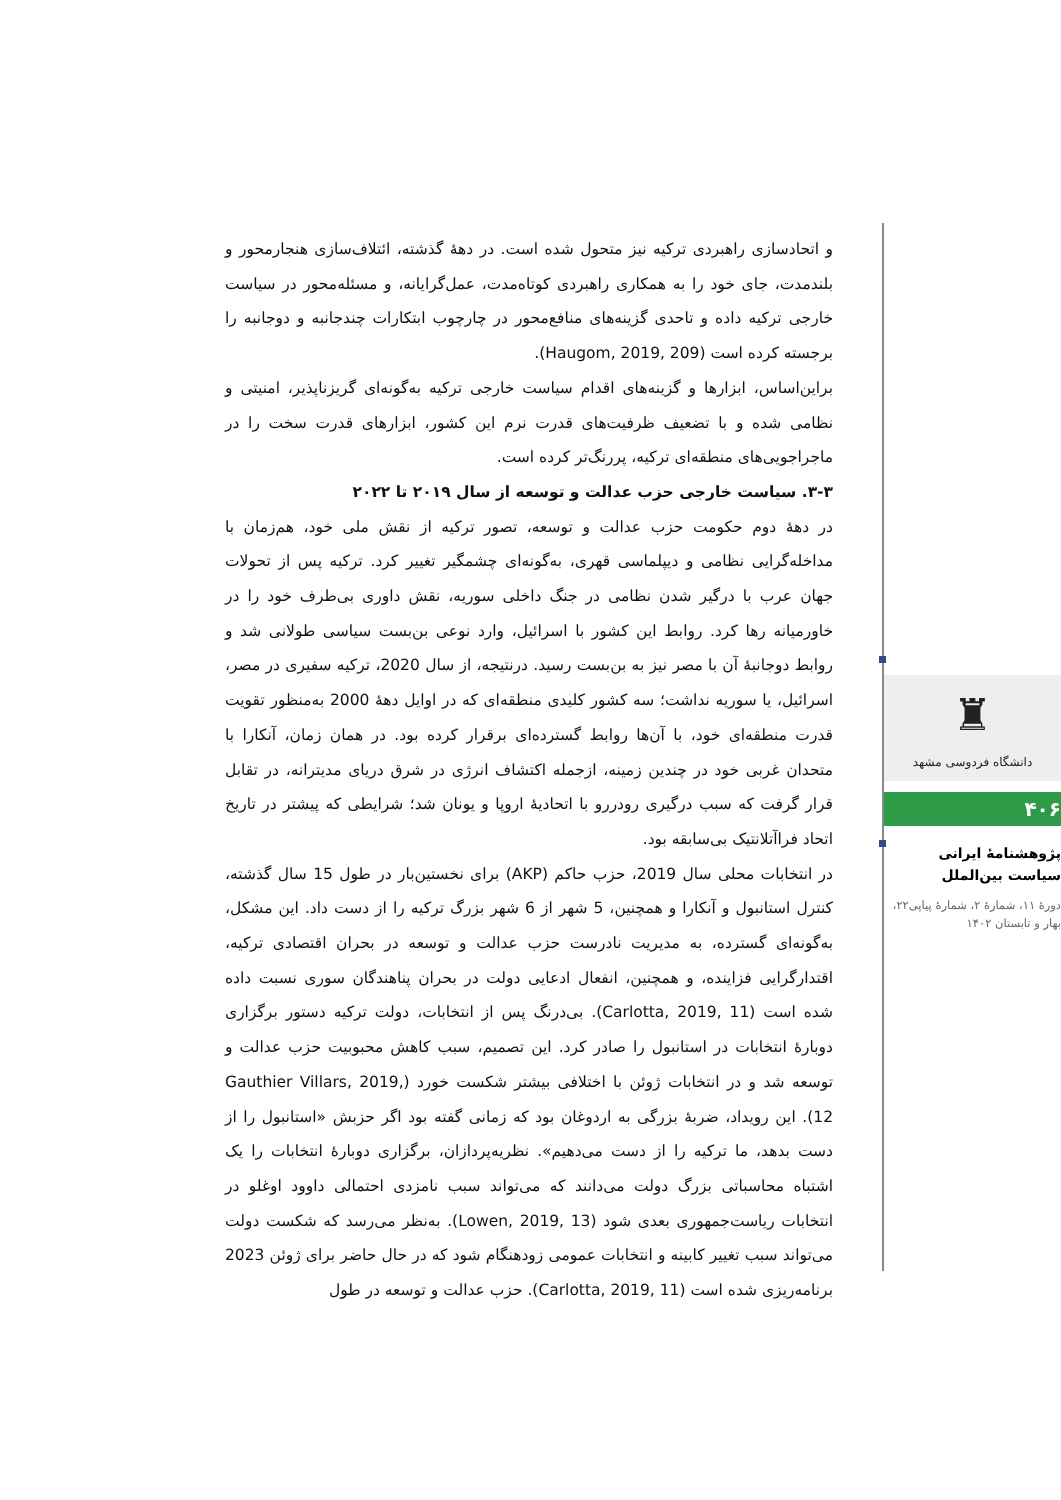و اتحادسازی راهبردی ترکیه نیز متحول شده است. در دههٔ گذشته، ائتلاف‌سازی هنجارمحور و بلندمدت، جای خود را به همکاری راهبردی کوتاه‌مدت، عمل‌گرایانه، و مسئله‌محور در سیاست خارجی ترکیه داده و تاحدی گزینه‌های منافع‌محور در چارچوب ابتکارات چندجانبه و دوجانبه را برجسته کرده است (Haugom, 2019, 209).
براین‌اساس، ابزارها و گزینه‌های اقدام سیاست خارجی ترکیه به‌گونه‌ای گریزناپذیر، امنیتی و نظامی شده و با تضعیف ظرفیت‌های قدرت نرم این کشور، ابزارهای قدرت سخت را در ماجراجویی‌های منطقه‌ای ترکیه، پررنگ‌تر کرده است.
۳-۳. سیاست خارجی حزب عدالت و توسعه از سال ۲۰۱۹ تا ۲۰۲۲
در دههٔ دوم حکومت حزب عدالت و توسعه، تصور ترکیه از نقش ملی خود، هم‌زمان با مداخله‌گرایی نظامی و دیپلماسی قهری، به‌گونه‌ای چشمگیر تغییر کرد. ترکیه پس از تحولات جهان عرب با درگیر شدن نظامی در جنگ داخلی سوریه، نقش داوری بی‌طرف خود را در خاورمیانه رها کرد. روابط این کشور با اسرائیل، وارد نوعی بن‌بست سیاسی طولانی شد و روابط دوجانبهٔ آن با مصر نیز به بن‌بست رسید. درنتیجه، از سال 2020، ترکیه سفیری در مصر، اسرائیل، یا سوریه نداشت؛ سه کشور کلیدی منطقه‌ای که در اوایل دههٔ 2000 به‌منظور تقویت قدرت منطقه‌ای خود، با آن‌ها روابط گسترده‌ای برقرار کرده بود. در همان زمان، آنکارا با متحدان غربی خود در چندین زمینه، ازجمله اکتشاف انرژی در شرق دریای مدیترانه، در تقابل قرار گرفت که سبب درگیری رودررو با اتحادیهٔ اروپا و یونان شد؛ شرایطی که پیشتر در تاریخ اتحاد فراآتلانتیک بی‌سابقه بود.
در انتخابات محلی سال 2019، حزب حاکم (AKP) برای نخستین‌بار در طول 15 سال گذشته، کنترل استانبول و آنکارا و همچنین، 5 شهر از 6 شهر بزرگ ترکیه را از دست داد. این مشکل، به‌گونه‌ای گسترده، به مدیریت نادرست حزب عدالت و توسعه در بحران اقتصادی ترکیه، اقتدارگرایی فزاینده، و همچنین، انفعال ادعایی دولت در بحران پناهندگان سوری نسبت داده شده است (Carlotta, 2019, 11). بی‌درنگ پس از انتخابات، دولت ترکیه دستور برگزاری دوبارهٔ انتخابات در استانبول را صادر کرد. این تصمیم، سبب کاهش محبوبیت حزب عدالت و توسعه شد و در انتخابات ژوئن با اختلافی بیشتر شکست خورد (Gauthier Villars, 2019, 12). این رویداد، ضربهٔ بزرگی به اردوغان بود که زمانی گفته بود اگر حزبش «استانبول را از دست بدهد، ما ترکیه را از دست می‌دهیم». نظریه‌پردازان، برگزاری دوبارهٔ انتخابات را یک اشتباه محاسباتی بزرگ دولت می‌دانند که می‌تواند سبب نامزدی احتمالی داوود اوغلو در انتخابات ریاست‌جمهوری بعدی شود (Lowen, 2019, 13). به‌نظر می‌رسد که شکست دولت می‌تواند سبب تغییر کابینه و انتخابات عمومی زودهنگام شود که در حال حاضر برای ژوئن 2023 برنامه‌ریزی شده است (Carlotta, 2019, 11). حزب عدالت و توسعه در طول
♜
دانشگاه فردوسی مشهد
۴۰۶
پژوهشنامهٔ ایرانی
سیاست بین‌الملل
دورهٔ ۱۱، شمارهٔ ۲، شمارهٔ پیاپی۲۲، بهار و تابستان ۱۴۰۲